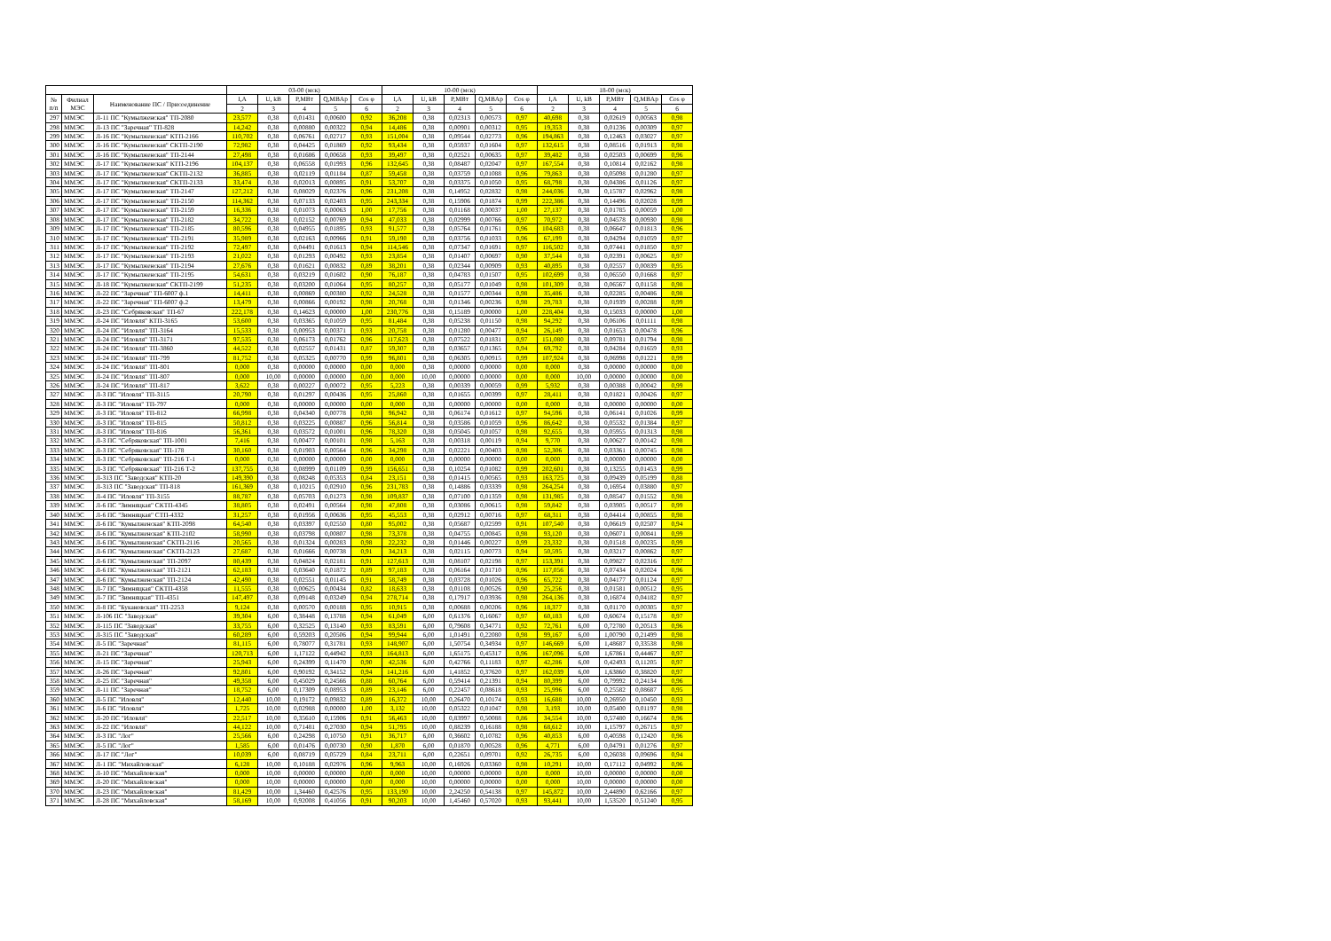| | | | 03-00 (мск) | | | | | 10-00 (мск) | | | | | 18-00 (мск) | | | | |
| --- | --- | --- | --- | --- | --- | --- | --- | --- | --- | --- | --- | --- | --- | --- | --- | --- | --- |
| № п/п | Филиал МЭС | Наименование ПС / Присоединение | I,A | U, kB | P,MBт | Q,MBAp | Cos φ | I,A | U, kB | P,MBт | Q,MBAp | Cos φ | I,A | U, kB | P,MBт | Q,MBAp | Cos φ |
| | | | 2 | 3 | 4 | 5 | 6 | 2 | 3 | 4 | 5 | 6 | 2 | 3 | 4 | 5 | 6 |
| 297 | ММЭС | Л-11 ПС "Кумылженская" ТП-2080 | 23,577 | 0,38 | 0,01431 | 0,00600 | 0,92 | 36,208 | 0,38 | 0,02313 | 0,00573 | 0,97 | 40,698 | 0,38 | 0,02619 | 0,00563 | 0,98 |
| 298 | ММЭС | Л-13 ПС "Заречная" ТП-828 | 14,242 | 0,38 | 0,00880 | 0,00322 | 0,94 | 14,486 | 0,38 | 0,00901 | 0,00312 | 0,95 | 19,353 | 0,38 | 0,01236 | 0,00309 | 0,97 |
| 299 | ММЭС | Л-16 ПС "Кумылженская" КТП-2166 | 110,702 | 0,38 | 0,06761 | 0,02717 | 0,93 | 151,004 | 0,38 | 0,09544 | 0,02773 | 0,96 | 194,863 | 0,38 | 0,12463 | 0,03027 | 0,97 |
| 300 | ММЭС | Л-16 ПС "Кумылженская" СКТП-2190 | 72,982 | 0,38 | 0,04425 | 0,01869 | 0,92 | 93,434 | 0,38 | 0,05937 | 0,01604 | 0,97 | 132,615 | 0,38 | 0,08516 | 0,01913 | 0,98 |
| 301 | ММЭС | Л-16 ПС "Кумылженская" ТП-2144 | 27,498 | 0,38 | 0,01686 | 0,00658 | 0,93 | 39,497 | 0,38 | 0,02521 | 0,00635 | 0,97 | 39,482 | 0,38 | 0,02503 | 0,00699 | 0,96 |
| 302 | ММЭС | Л-17 ПС "Кумылженская" КТП-2196 | 104,137 | 0,38 | 0,06558 | 0,01993 | 0,96 | 132,645 | 0,38 | 0,08487 | 0,02047 | 0,97 | 167,554 | 0,38 | 0,10814 | 0,02162 | 0,98 |
| 303 | ММЭС | Л-17 ПС "Кумылженская" СКТП-2132 | 36,885 | 0,38 | 0,02119 | 0,01184 | 0,87 | 59,458 | 0,38 | 0,03759 | 0,01088 | 0,96 | 79,863 | 0,38 | 0,05098 | 0,01280 | 0,97 |
| 304 | ММЭС | Л-17 ПС "Кумылженская" СКТП-2133 | 33,474 | 0,38 | 0,02013 | 0,00895 | 0,91 | 53,707 | 0,38 | 0,03375 | 0,01050 | 0,95 | 68,798 | 0,38 | 0,04386 | 0,01126 | 0,97 |
| 305 | ММЭС | Л-17 ПС "Кумылженская" ТП-2147 | 127,212 | 0,38 | 0,08029 | 0,02376 | 0,96 | 231,208 | 0,38 | 0,14952 | 0,02832 | 0,98 | 244,036 | 0,38 | 0,15787 | 0,02962 | 0,98 |
| 306 | ММЭС | Л-17 ПС "Кумылженская" ТП-2150 | 114,362 | 0,38 | 0,07133 | 0,02403 | 0,95 | 243,334 | 0,38 | 0,15906 | 0,01874 | 0,99 | 222,386 | 0,38 | 0,14496 | 0,02028 | 0,99 |
| 307 | ММЭС | Л-17 ПС "Кумылженская" ТП-2159 | 16,336 | 0,38 | 0,01073 | 0,00063 | 1,00 | 17,756 | 0,38 | 0,01168 | 0,00037 | 1,00 | 27,137 | 0,38 | 0,01785 | 0,00059 | 1,00 |
| 308 | ММЭС | Л-17 ПС "Кумылженская" ТП-2182 | 34,722 | 0,38 | 0,02152 | 0,00769 | 0,94 | 47,033 | 0,38 | 0,02999 | 0,00766 | 0,97 | 70,972 | 0,38 | 0,04578 | 0,00930 | 0,98 |
| 309 | ММЭС | Л-17 ПС "Кумылженская" ТП-2185 | 80,596 | 0,38 | 0,04955 | 0,01895 | 0,93 | 91,577 | 0,38 | 0,05764 | 0,01761 | 0,96 | 104,683 | 0,38 | 0,06647 | 0,01813 | 0,96 |
| 310 | ММЭС | Л-17 ПС "Кумылженская" ТП-2191 | 35,989 | 0,38 | 0,02163 | 0,00966 | 0,91 | 59,190 | 0,38 | 0,03756 | 0,01033 | 0,96 | 67,199 | 0,38 | 0,04294 | 0,01059 | 0,97 |
| 311 | ММЭС | Л-17 ПС "Кумылженская" ТП-2192 | 72,497 | 0,38 | 0,04491 | 0,01613 | 0,94 | 114,546 | 0,38 | 0,07347 | 0,01691 | 0,97 | 116,502 | 0,38 | 0,07441 | 0,01850 | 0,97 |
| 312 | ММЭС | Л-17 ПС "Кумылженская" ТП-2193 | 21,022 | 0,38 | 0,01293 | 0,00492 | 0,93 | 23,854 | 0,38 | 0,01407 | 0,00697 | 0,90 | 37,544 | 0,38 | 0,02391 | 0,00625 | 0,97 |
| 313 | ММЭС | Л-17 ПС "Кумылженская" ТП-2194 | 27,676 | 0,38 | 0,01621 | 0,00832 | 0,89 | 38,201 | 0,38 | 0,02344 | 0,00909 | 0,93 | 40,895 | 0,38 | 0,02557 | 0,00839 | 0,95 |
| 314 | ММЭС | Л-17 ПС "Кумылженская" ТП-2195 | 54,631 | 0,38 | 0,03219 | 0,01602 | 0,90 | 76,187 | 0,38 | 0,04783 | 0,01507 | 0,95 | 102,699 | 0,38 | 0,06550 | 0,01668 | 0,97 |
| 315 | ММЭС | Л-18 ПС "Кумылженская" СКТП-2199 | 51,235 | 0,38 | 0,03200 | 0,01064 | 0,95 | 80,257 | 0,38 | 0,05177 | 0,01049 | 0,98 | 101,309 | 0,38 | 0,06567 | 0,01158 | 0,98 |
| 316 | ММЭС | Л-22 ПС "Заречная" ТП-6007 ф.1 | 14,411 | 0,38 | 0,00869 | 0,00380 | 0,92 | 24,528 | 0,38 | 0,01577 | 0,00344 | 0,98 | 35,486 | 0,38 | 0,02285 | 0,00486 | 0,98 |
| 317 | ММЭС | Л-22 ПС "Заречная" ТП-6007 ф.2 | 13,479 | 0,38 | 0,00866 | 0,00192 | 0,98 | 20,768 | 0,38 | 0,01346 | 0,00236 | 0,98 | 29,783 | 0,38 | 0,01939 | 0,00288 | 0,99 |
| 318 | ММЭС | Л-23 ПС "Себряковская" ТП-67 | 222,178 | 0,38 | 0,14623 | 0,00000 | 1,00 | 230,776 | 0,38 | 0,15189 | 0,00000 | 1,00 | 228,404 | 0,38 | 0,15033 | 0,00000 | 1,00 |
| 319 | ММЭС | Л-24 ПС "Иловля" КТП-3165 | 53,600 | 0,38 | 0,03365 | 0,01059 | 0,95 | 81,484 | 0,38 | 0,05238 | 0,01150 | 0,98 | 94,292 | 0,38 | 0,06106 | 0,01111 | 0,98 |
| 320 | ММЭС | Л-24 ПС "Иловля" ТП-3164 | 15,533 | 0,38 | 0,00953 | 0,00371 | 0,93 | 20,758 | 0,38 | 0,01280 | 0,00477 | 0,94 | 26,149 | 0,38 | 0,01653 | 0,00478 | 0,96 |
| 321 | ММЭС | Л-24 ПС "Иловля" ТП-3171 | 97,535 | 0,38 | 0,06173 | 0,01762 | 0,96 | 117,623 | 0,38 | 0,07522 | 0,01831 | 0,97 | 151,080 | 0,38 | 0,09781 | 0,01794 | 0,98 |
| 322 | ММЭС | Л-24 ПС "Иловля" ТП-3860 | 44,522 | 0,38 | 0,02557 | 0,01431 | 0,87 | 59,307 | 0,38 | 0,03657 | 0,01365 | 0,94 | 69,792 | 0,38 | 0,04284 | 0,01659 | 0,93 |
| 323 | ММЭС | Л-24 ПС "Иловля" ТП-799 | 81,752 | 0,38 | 0,05325 | 0,00770 | 0,99 | 96,801 | 0,38 | 0,06305 | 0,00915 | 0,99 | 107,924 | 0,38 | 0,06998 | 0,01221 | 0,99 |
| 324 | ММЭС | Л-24 ПС "Иловля" ТП-801 | 0,000 | 0,38 | 0,00000 | 0,00000 | 0,00 | 0,000 | 0,38 | 0,00000 | 0,00000 | 0,00 | 0,000 | 0,38 | 0,00000 | 0,00000 | 0,00 |
| 325 | ММЭС | Л-24 ПС "Иловля" ТП-807 | 0,000 | 10,00 | 0,00000 | 0,00000 | 0,00 | 0,000 | 10,00 | 0,00000 | 0,00000 | 0,00 | 0,000 | 10,00 | 0,00000 | 0,00000 | 0,00 |
| 326 | ММЭС | Л-24 ПС "Иловля" ТП-817 | 3,622 | 0,38 | 0,00227 | 0,00072 | 0,95 | 5,223 | 0,38 | 0,00339 | 0,00059 | 0,99 | 5,932 | 0,38 | 0,00388 | 0,00042 | 0,99 |
| 327 | ММЭС | Л-3 ПС "Иловля" ТП-3115 | 20,790 | 0,38 | 0,01297 | 0,00436 | 0,95 | 25,860 | 0,38 | 0,01655 | 0,00399 | 0,97 | 28,411 | 0,38 | 0,01821 | 0,00426 | 0,97 |
| 328 | ММЭС | Л-3 ПС "Иловля" ТП-797 | 0,000 | 0,38 | 0,00000 | 0,00000 | 0,00 | 0,000 | 0,38 | 0,00000 | 0,00000 | 0,00 | 0,000 | 0,38 | 0,00000 | 0,00000 | 0,00 |
| 329 | ММЭС | Л-3 ПС "Иловля" ТП-812 | 66,998 | 0,38 | 0,04340 | 0,00778 | 0,98 | 96,942 | 0,38 | 0,06174 | 0,01612 | 0,97 | 94,596 | 0,38 | 0,06141 | 0,01026 | 0,99 |
| 330 | ММЭС | Л-3 ПС "Иловля" ТП-815 | 50,812 | 0,38 | 0,03225 | 0,00887 | 0,96 | 56,814 | 0,38 | 0,03586 | 0,01059 | 0,96 | 86,642 | 0,38 | 0,05532 | 0,01384 | 0,97 |
| 331 | ММЭС | Л-3 ПС "Иловля" ТП-816 | 56,361 | 0,38 | 0,03572 | 0,01001 | 0,96 | 78,320 | 0,38 | 0,05045 | 0,01057 | 0,98 | 92,655 | 0,38 | 0,05955 | 0,01313 | 0,98 |
| 332 | ММЭС | Л-3 ПС "Себряковская" ТП-1001 | 7,416 | 0,38 | 0,00477 | 0,00101 | 0,98 | 5,163 | 0,38 | 0,00318 | 0,00119 | 0,94 | 9,770 | 0,38 | 0,00627 | 0,00142 | 0,98 |
| 333 | ММЭС | Л-3 ПС "Себряковская" ТП-178 | 30,160 | 0,38 | 0,01903 | 0,00564 | 0,96 | 34,298 | 0,38 | 0,02221 | 0,00403 | 0,98 | 52,306 | 0,38 | 0,03361 | 0,00745 | 0,98 |
| 334 | ММЭС | Л-3 ПС "Себряковская" ТП-216 Т-1 | 0,000 | 0,38 | 0,00000 | 0,00000 | 0,00 | 0,000 | 0,38 | 0,00000 | 0,00000 | 0,00 | 0,000 | 0,38 | 0,00000 | 0,00000 | 0,00 |
| 335 | ММЭС | Л-3 ПС "Себряковская" ТП-216 Т-2 | 137,755 | 0,38 | 0,08999 | 0,01109 | 0,99 | 156,651 | 0,38 | 0,10254 | 0,01082 | 0,99 | 202,601 | 0,38 | 0,13255 | 0,01453 | 0,99 |
| 336 | ММЭС | Л-313 ПС "Заводская" КТП-20 | 149,390 | 0,38 | 0,08248 | 0,05353 | 0,84 | 23,151 | 0,38 | 0,01415 | 0,00565 | 0,93 | 163,725 | 0,38 | 0,09439 | 0,05199 | 0,88 |
| 337 | ММЭС | Л-313 ПС "Заводская" ТП-818 | 161,369 | 0,38 | 0,10215 | 0,02910 | 0,96 | 231,783 | 0,38 | 0,14886 | 0,03339 | 0,98 | 264,254 | 0,38 | 0,16954 | 0,03880 | 0,97 |
| 338 | ММЭС | Л-4 ПС "Иловля" ТП-3155 | 88,787 | 0,38 | 0,05703 | 0,01273 | 0,98 | 109,837 | 0,38 | 0,07100 | 0,01359 | 0,98 | 131,985 | 0,38 | 0,08547 | 0,01552 | 0,98 |
| 339 | ММЭС | Л-6 ПС "Зимняцкая" СКТП-4345 | 38,805 | 0,38 | 0,02491 | 0,00564 | 0,98 | 47,808 | 0,38 | 0,03086 | 0,00615 | 0,98 | 59,842 | 0,38 | 0,03905 | 0,00517 | 0,99 |
| 340 | ММЭС | Л-6 ПС "Зимняцкая" СТП-4332 | 31,257 | 0,38 | 0,01956 | 0,00636 | 0,95 | 45,553 | 0,38 | 0,02912 | 0,00716 | 0,97 | 68,311 | 0,38 | 0,04414 | 0,00855 | 0,98 |
| 341 | ММЭС | Л-6 ПС "Кумылженская" КТП-2098 | 64,540 | 0,38 | 0,03397 | 0,02550 | 0,80 | 95,002 | 0,38 | 0,05687 | 0,02599 | 0,91 | 107,540 | 0,38 | 0,06619 | 0,02507 | 0,94 |
| 342 | ММЭС | Л-6 ПС "Кумылженская" КТП-2102 | 58,990 | 0,38 | 0,03798 | 0,00807 | 0,98 | 73,378 | 0,38 | 0,04755 | 0,00845 | 0,98 | 93,120 | 0,38 | 0,06071 | 0,00841 | 0,99 |
| 343 | ММЭС | Л-6 ПС "Кумылженская" СКТП-2116 | 20,565 | 0,38 | 0,01324 | 0,00283 | 0,98 | 22,232 | 0,38 | 0,01446 | 0,00227 | 0,99 | 23,332 | 0,38 | 0,01518 | 0,00235 | 0,99 |
| 344 | ММЭС | Л-6 ПС "Кумылженская" СКТП-2123 | 27,687 | 0,38 | 0,01666 | 0,00738 | 0,91 | 34,213 | 0,38 | 0,02115 | 0,00773 | 0,94 | 50,595 | 0,38 | 0,03217 | 0,00862 | 0,97 |
| 345 | ММЭС | Л-6 ПС "Кумылженская" ТП-2097 | 80,439 | 0,38 | 0,04824 | 0,02181 | 0,91 | 127,613 | 0,38 | 0,08107 | 0,02198 | 0,97 | 153,391 | 0,38 | 0,09827 | 0,02316 | 0,97 |
| 346 | ММЭС | Л-6 ПС "Кумылженская" ТП-2121 | 62,183 | 0,38 | 0,03640 | 0,01872 | 0,89 | 97,183 | 0,38 | 0,06164 | 0,01710 | 0,96 | 117,056 | 0,38 | 0,07434 | 0,02024 | 0,96 |
| 347 | ММЭС | Л-6 ПС "Кумылженская" ТП-2124 | 42,490 | 0,38 | 0,02551 | 0,01145 | 0,91 | 58,749 | 0,38 | 0,03728 | 0,01026 | 0,96 | 65,722 | 0,38 | 0,04177 | 0,01124 | 0,97 |
| 348 | ММЭС | Л-7 ПС "Зимняцкая" СКТП-4358 | 11,555 | 0,38 | 0,00625 | 0,00434 | 0,82 | 18,633 | 0,38 | 0,01108 | 0,00526 | 0,90 | 25,256 | 0,38 | 0,01581 | 0,00512 | 0,95 |
| 349 | ММЭС | Л-7 ПС "Зимняцкая" ТП-4351 | 147,497 | 0,38 | 0,09148 | 0,03249 | 0,94 | 278,714 | 0,38 | 0,17917 | 0,03936 | 0,98 | 264,136 | 0,38 | 0,16874 | 0,04182 | 0,97 |
| 350 | ММЭС | Л-8 ПС "Букановская" ТП-2253 | 9,124 | 0,38 | 0,00570 | 0,00188 | 0,95 | 10,915 | 0,38 | 0,00688 | 0,00206 | 0,96 | 18,377 | 0,38 | 0,01170 | 0,00305 | 0,97 |
| 351 | ММЭС | Л-106 ПС "Заводская" | 39,304 | 6,00 | 0,38448 | 0,13788 | 0,94 | 61,049 | 6,00 | 0,61376 | 0,16067 | 0,97 | 60,183 | 6,00 | 0,60674 | 0,15178 | 0,97 |
| 352 | ММЭС | Л-115 ПС "Заводская" | 33,755 | 6,00 | 0,32525 | 0,13140 | 0,93 | 83,591 | 6,00 | 0,79608 | 0,34771 | 0,92 | 72,761 | 6,00 | 0,72780 | 0,20513 | 0,96 |
| 353 | ММЭС | Л-315 ПС "Заводская" | 60,289 | 6,00 | 0,59203 | 0,20506 | 0,94 | 99,944 | 6,00 | 1,01491 | 0,22080 | 0,98 | 99,167 | 6,00 | 1,00790 | 0,21499 | 0,98 |
| 354 | ММЭС | Л-5 ПС "Заречная" | 81,115 | 6,00 | 0,78077 | 0,31781 | 0,93 | 148,907 | 6,00 | 1,50754 | 0,34934 | 0,97 | 146,669 | 6,00 | 1,48687 | 0,33538 | 0,98 |
| 355 | ММЭС | Л-21 ПС "Заречная" | 120,713 | 6,00 | 1,17122 | 0,44942 | 0,93 | 164,813 | 6,00 | 1,65175 | 0,45317 | 0,96 | 167,096 | 6,00 | 1,67861 | 0,44467 | 0,97 |
| 356 | ММЭС | Л-15 ПС "Заречная" | 25,943 | 6,00 | 0,24399 | 0,11470 | 0,90 | 42,536 | 6,00 | 0,42766 | 0,11183 | 0,97 | 42,286 | 6,00 | 0,42493 | 0,11205 | 0,97 |
| 357 | ММЭС | Л-26 ПС "Заречная" | 92,801 | 6,00 | 0,90192 | 0,34152 | 0,94 | 141,216 | 6,00 | 1,41852 | 0,37620 | 0,97 | 162,039 | 6,00 | 1,63860 | 0,38820 | 0,97 |
| 358 | ММЭС | Л-25 ПС "Заречная" | 49,358 | 6,00 | 0,45029 | 0,24566 | 0,88 | 60,764 | 6,00 | 0,59414 | 0,21391 | 0,94 | 80,399 | 6,00 | 0,79992 | 0,24134 | 0,96 |
| 359 | ММЭС | Л-11 ПС "Заречная" | 18,752 | 6,00 | 0,17309 | 0,08953 | 0,89 | 23,146 | 6,00 | 0,22457 | 0,08618 | 0,93 | 25,996 | 6,00 | 0,25582 | 0,08687 | 0,95 |
| 360 | ММЭС | Л-5 ПС "Иловля" | 12,440 | 10,00 | 0,19172 | 0,09832 | 0,89 | 16,372 | 10,00 | 0,26470 | 0,10174 | 0,93 | 16,688 | 10,00 | 0,26950 | 0,10450 | 0,93 |
| 361 | ММЭС | Л-6 ПС "Иловля" | 1,725 | 10,00 | 0,02988 | 0,00000 | 1,00 | 3,132 | 10,00 | 0,05322 | 0,01047 | 0,98 | 3,193 | 10,00 | 0,05400 | 0,01197 | 0,98 |
| 362 | ММЭС | Л-20 ПС "Иловля" | 22,517 | 10,00 | 0,35610 | 0,15906 | 0,91 | 56,463 | 10,00 | 0,83997 | 0,50088 | 0,86 | 34,554 | 10,00 | 0,57480 | 0,16674 | 0,96 |
| 363 | ММЭС | Л-22 ПС "Иловля" | 44,122 | 10,00 | 0,71481 | 0,27030 | 0,94 | 51,795 | 10,00 | 0,88239 | 0,16188 | 0,98 | 68,612 | 10,00 | 1,15797 | 0,26715 | 0,97 |
| 364 | ММЭС | Л-3 ПС "Лог" | 25,566 | 6,00 | 0,24298 | 0,10750 | 0,91 | 36,717 | 6,00 | 0,36602 | 0,10782 | 0,96 | 40,853 | 6,00 | 0,40598 | 0,12420 | 0,96 |
| 365 | ММЭС | Л-5 ПС "Лог" | 1,585 | 6,00 | 0,01476 | 0,00730 | 0,90 | 1,870 | 6,00 | 0,01870 | 0,00528 | 0,96 | 4,771 | 6,00 | 0,04791 | 0,01276 | 0,97 |
| 366 | ММЭС | Л-17 ПС "Лог" | 10,039 | 6,00 | 0,08719 | 0,05729 | 0,84 | 23,711 | 6,00 | 0,22651 | 0,09701 | 0,92 | 26,735 | 6,00 | 0,26038 | 0,09696 | 0,94 |
| 367 | ММЭС | Л-1 ПС "Михайловская" | 6,128 | 10,00 | 0,10188 | 0,02976 | 0,96 | 9,963 | 10,00 | 0,16926 | 0,03360 | 0,98 | 10,291 | 10,00 | 0,17112 | 0,04992 | 0,96 |
| 368 | ММЭС | Л-10 ПС "Михайловская" | 0,000 | 10,00 | 0,00000 | 0,00000 | 0,00 | 0,000 | 10,00 | 0,00000 | 0,00000 | 0,00 | 0,000 | 10,00 | 0,00000 | 0,00000 | 0,00 |
| 369 | ММЭС | Л-20 ПС "Михайловская" | 0,000 | 10,00 | 0,00000 | 0,00000 | 0,00 | 0,000 | 10,00 | 0,00000 | 0,00000 | 0,00 | 0,000 | 10,00 | 0,00000 | 0,00000 | 0,00 |
| 370 | ММЭС | Л-23 ПС "Михайловская" | 81,429 | 10,00 | 1,34460 | 0,42576 | 0,95 | 133,190 | 10,00 | 2,24250 | 0,54138 | 0,97 | 145,872 | 10,00 | 2,44890 | 0,62166 | 0,97 |
| 371 | ММЭС | Л-28 ПС "Михайловская" | 58,169 | 10,00 | 0,92008 | 0,41056 | 0,91 | 90,203 | 10,00 | 1,45460 | 0,57020 | 0,93 | 93,441 | 10,00 | 1,53520 | 0,51240 | 0,95 |